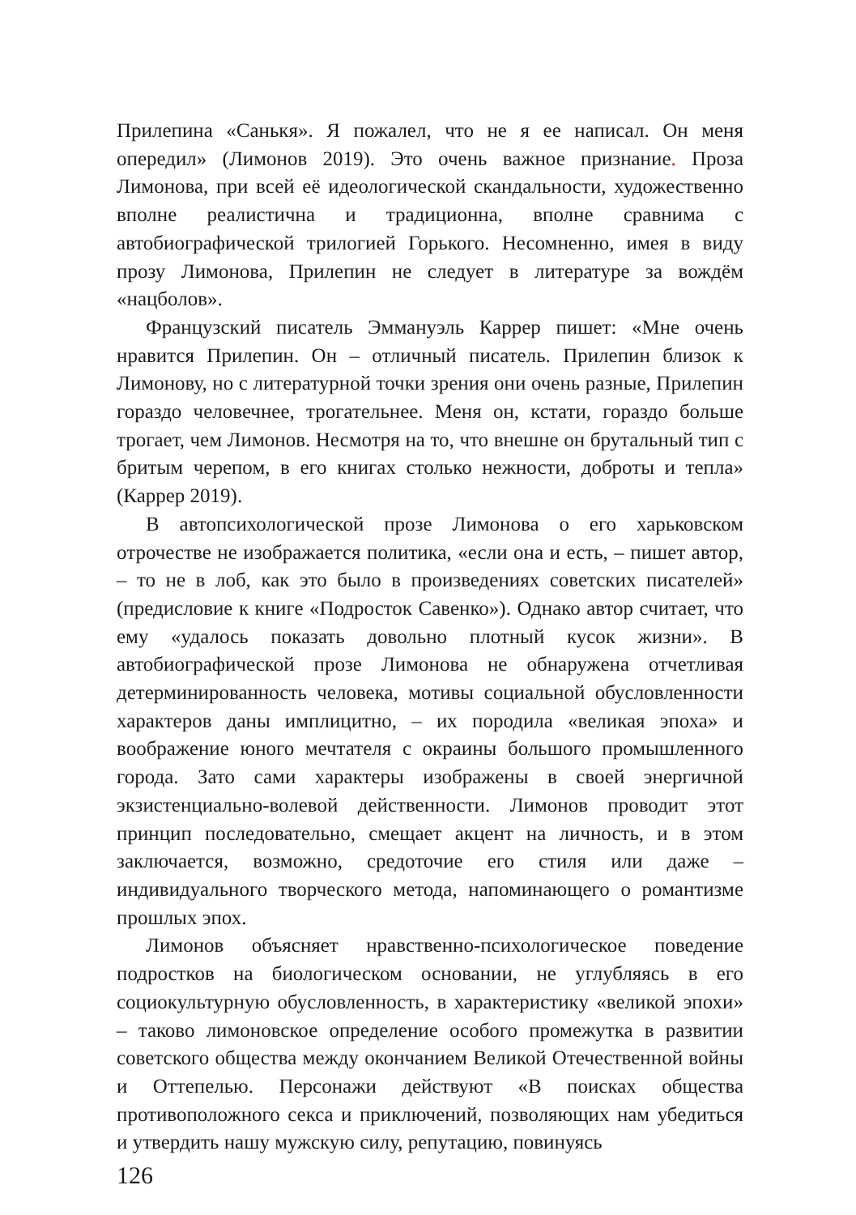Прилепина «Санькя». Я пожалел, что не я ее написал. Он меня опередил» (Лимонов 2019). Это очень важное признание. Проза Лимонова, при всей её идеологической скандальности, художественно вполне реалистична и традиционна, вполне сравнима с автобиографической трилогией Горького. Несомненно, имея в виду прозу Лимонова, Прилепин не следует в литературе за вождём «нацболов».
Французский писатель Эммануэль Каррер пишет: «Мне очень нравится Прилепин. Он – отличный писатель. Прилепин близок к Лимонову, но с литературной точки зрения они очень разные, Прилепин гораздо человечнее, трогательнее. Меня он, кстати, гораздо больше трогает, чем Лимонов. Несмотря на то, что внешне он брутальный тип с бритым черепом, в его книгах столько нежности, доброты и тепла» (Каррер 2019).
В автопсихологической прозе Лимонова о его харьковском отрочестве не изображается политика, «если она и есть, – пишет автор, – то не в лоб, как это было в произведениях советских писателей» (предисловие к книге «Подросток Савенко»). Однако автор считает, что ему «удалось показать довольно плотный кусок жизни». В автобиографической прозе Лимонова не обнаружена отчетливая детерминированность человека, мотивы социальной обусловленности характеров даны имплицитно, – их породила «великая эпоха» и воображение юного мечтателя с окраины большого промышленного города. Зато сами характеры изображены в своей энергичной экзистенциально-волевой действенности. Лимонов проводит этот принцип последовательно, смещает акцент на личность, и в этом заключается, возможно, средоточие его стиля или даже – индивидуального творческого метода, напоминающего о романтизме прошлых эпох.
Лимонов объясняет нравственно-психологическое поведение подростков на биологическом основании, не углубляясь в его социокультурную обусловленность, в характеристику «великой эпохи» – таково лимоновское определение особого промежутка в развитии советского общества между окончанием Великой Отечественной войны и Оттепелью. Персонажи действуют «В поисках общества противоположного секса и приключений, позволяющих нам убедиться и утвердить нашу мужскую силу, репутацию, повинуясь
126